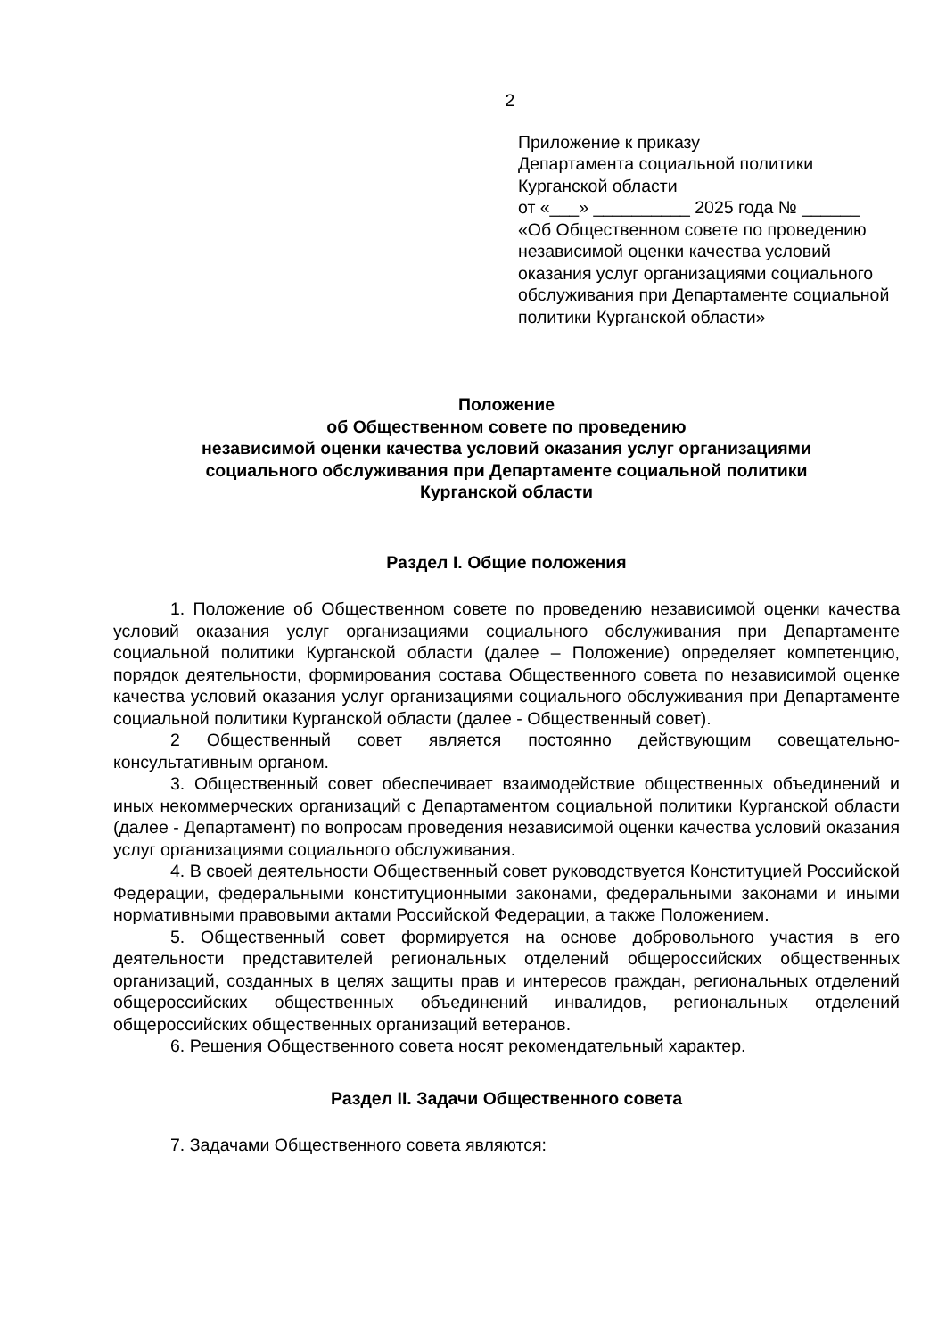2
Приложение к приказу
Департамента социальной политики
Курганской области
от «___» __________ 2025 года № ______
«Об Общественном совете по проведению независимой оценки качества условий оказания услуг организациями социального обслуживания при Департаменте социальной политики Курганской области»
Положение
об Общественном совете по проведению
независимой оценки качества условий оказания услуг организациями
социального обслуживания при Департаменте социальной политики
Курганской области
Раздел I. Общие положения
1. Положение об Общественном совете по проведению независимой оценки качества условий оказания услуг организациями социального обслуживания при Департаменте социальной политики Курганской области (далее – Положение) определяет компетенцию, порядок деятельности, формирования состава Общественного совета по независимой оценке качества условий оказания услуг организациями социального обслуживания при Департаменте социальной политики Курганской области (далее - Общественный совет).
2 Общественный совет является постоянно действующим совещательно-консультативным органом.
3. Общественный совет обеспечивает взаимодействие общественных объединений и иных некоммерческих организаций с Департаментом социальной политики Курганской области (далее - Департамент) по вопросам проведения независимой оценки качества условий оказания услуг организациями социального обслуживания.
4. В своей деятельности Общественный совет руководствуется Конституцией Российской Федерации, федеральными конституционными законами, федеральными законами и иными нормативными правовыми актами Российской Федерации, а также Положением.
5. Общественный совет формируется на основе добровольного участия в его деятельности представителей региональных отделений общероссийских общественных организаций, созданных в целях защиты прав и интересов граждан, региональных отделений общероссийских общественных объединений инвалидов, региональных отделений общероссийских общественных организаций ветеранов.
6. Решения Общественного совета носят рекомендательный характер.
Раздел II. Задачи Общественного совета
7. Задачами Общественного совета являются: